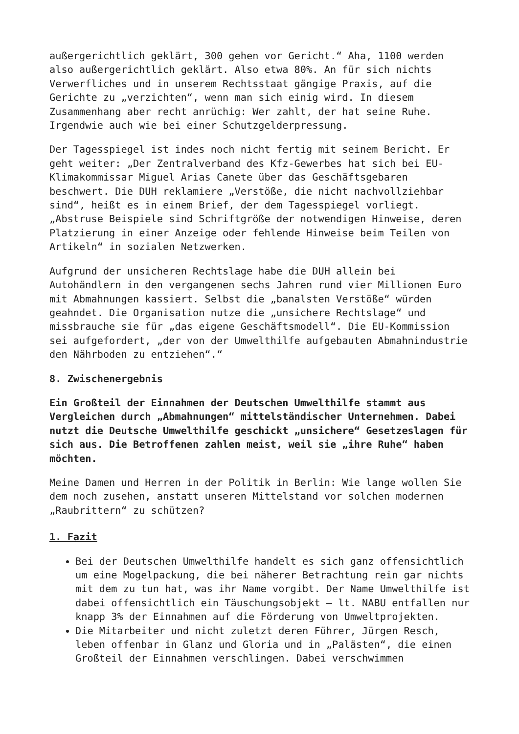außergerichtlich geklärt, 300 gehen vor Gericht.“ Aha, 1100 werden also außergerichtlich geklärt. Also etwa 80%. An für sich nichts Verwerfliches und in unserem Rechtsstaat gängige Praxis, auf die Gerichte zu „verzichten“, wenn man sich einig wird. In diesem Zusammenhang aber recht anrüchig: Wer zahlt, der hat seine Ruhe. Irgendwie auch wie bei einer Schutzgelderpressung.
Der Tagesspiegel ist indes noch nicht fertig mit seinem Bericht. Er geht weiter: „Der Zentralverband des Kfz-Gewerbes hat sich bei EU-Klimakommissar Miguel Arias Canete über das Geschäftsgebaren beschwert. Die DUH reklamiere „Verstöße, die nicht nachvollziehbar sind“, heißt es in einem Brief, der dem Tagesspiegel vorliegt. „Abstruse Beispiele sind Schriftgröße der notwendigen Hinweise, deren Platzierung in einer Anzeige oder fehlende Hinweise beim Teilen von Artikeln“ in sozialen Netzwerken.
Aufgrund der unsicheren Rechtslage habe die DUH allein bei Autohändlern in den vergangenen sechs Jahren rund vier Millionen Euro mit Abmahnungen kassiert. Selbst die „banalsten Verstöße“ würden geahndet. Die Organisation nutze die „unsichere Rechtslage“ und missbrauche sie für „das eigene Geschäftsmodell“. Die EU-Kommission sei aufgefordert, „der von der Umwelthilfe aufgebauten Abmahnindustrie den Nährboden zu entziehen“.“
8. Zwischenergebnis
Ein Großteil der Einnahmen der Deutschen Umwelthilfe stammt aus Vergleichen durch „Abmahnungen“ mittelständischer Unternehmen. Dabei nutzt die Deutsche Umwelthilfe geschickt „unsichere“ Gesetzeslagen für sich aus. Die Betroffenen zahlen meist, weil sie „ihre Ruhe“ haben möchten.
Meine Damen und Herren in der Politik in Berlin: Wie lange wollen Sie dem noch zusehen, anstatt unseren Mittelstand vor solchen modernen „Raubrittern“ zu schützen?
1. Fazit
Bei der Deutschen Umwelthilfe handelt es sich ganz offensichtlich um eine Mogelpackung, die bei näherer Betrachtung rein gar nichts mit dem zu tun hat, was ihr Name vorgibt. Der Name Umwelthilfe ist dabei offensichtlich ein Täuschungsobjekt – lt. NABU entfallen nur knapp 3% der Einnahmen auf die Förderung von Umweltprojekten.
Die Mitarbeiter und nicht zuletzt deren Führer, Jürgen Resch, leben offenbar in Glanz und Gloria und in „Palästen“, die einen Großteil der Einnahmen verschlingen. Dabei verschwimmen